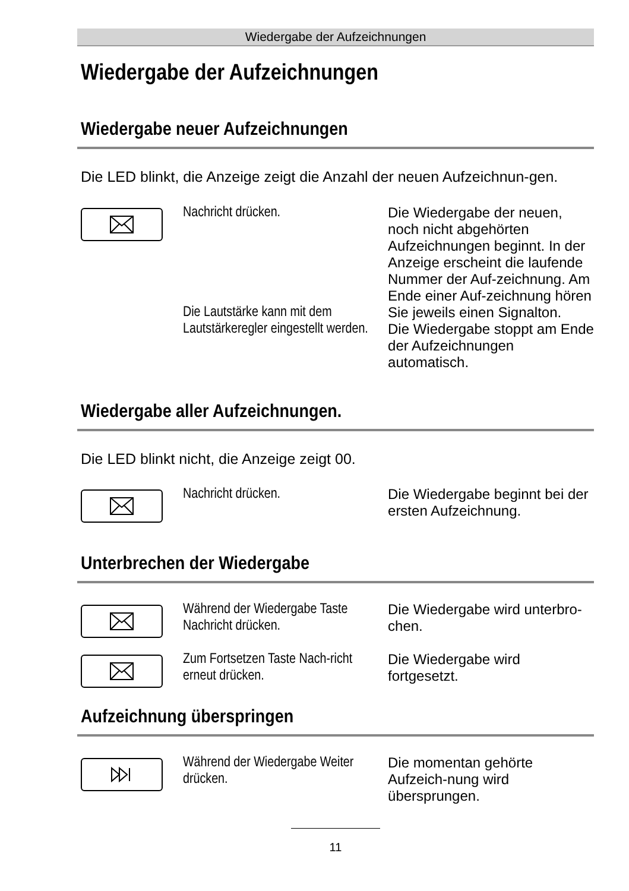Wiedergabe der Aufzeichnungen
Wiedergabe der Aufzeichnungen
Wiedergabe neuer Aufzeichnungen
Die LED blinkt, die Anzeige zeigt die Anzahl der neuen Aufzeichnun-gen.
Nachricht drücken.
Die Lautstärke kann mit dem Lautstärkeregler eingestellt werden.
Die Wiedergabe der neuen, noch nicht abgehörten Aufzeichnungen beginnt. In der Anzeige erscheint die laufende Nummer der Auf-zeichnung. Am Ende einer Auf-zeichnung hören Sie jeweils einen Signalton.
Die Wiedergabe stoppt am Ende der Aufzeichnungen automatisch.
Wiedergabe aller Aufzeichnungen.
Die LED blinkt nicht, die Anzeige zeigt 00.
Nachricht drücken. Die Wiedergabe beginnt bei der ersten Aufzeichnung.
Unterbrechen der Wiedergabe
Während der Wiedergabe Taste Nachricht drücken.
Die Wiedergabe wird unterbro-chen.
Zum Fortsetzen Taste Nach-richt erneut drücken.
Die Wiedergabe wird fortgesetzt.
Aufzeichnung überspringen
Während der Wiedergabe Weiter drücken.
Die momentan gehörte Aufzeich-nung wird übersprungen.
11